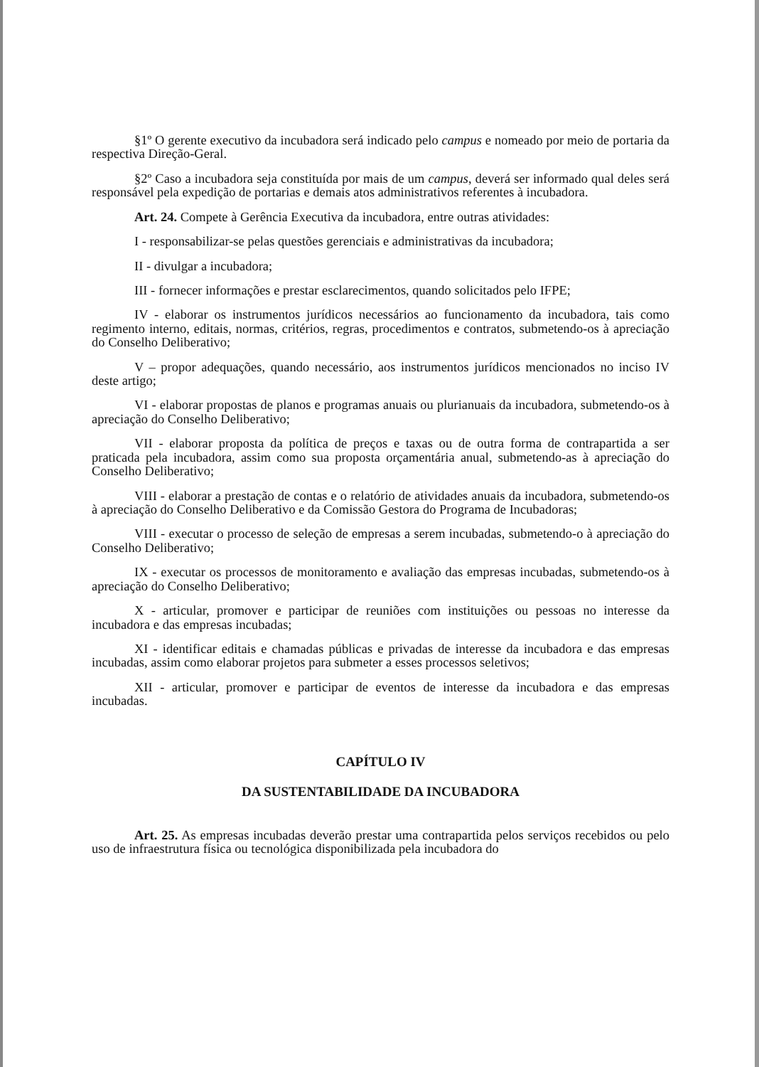§1º O gerente executivo da incubadora será indicado pelo campus e nomeado por meio de portaria da respectiva Direção-Geral.
§2º Caso a incubadora seja constituída por mais de um campus, deverá ser informado qual deles será responsável pela expedição de portarias e demais atos administrativos referentes à incubadora.
Art. 24. Compete à Gerência Executiva da incubadora, entre outras atividades:
I - responsabilizar-se pelas questões gerenciais e administrativas da incubadora;
II - divulgar a incubadora;
III - fornecer informações e prestar esclarecimentos, quando solicitados pelo IFPE;
IV - elaborar os instrumentos jurídicos necessários ao funcionamento da incubadora, tais como regimento interno, editais, normas, critérios, regras, procedimentos e contratos, submetendo-os à apreciação do Conselho Deliberativo;
V – propor adequações, quando necessário, aos instrumentos jurídicos mencionados no inciso IV deste artigo;
VI - elaborar propostas de planos e programas anuais ou plurianuais da incubadora, submetendo-os à apreciação do Conselho Deliberativo;
VII - elaborar proposta da política de preços e taxas ou de outra forma de contrapartida a ser praticada pela incubadora, assim como sua proposta orçamentária anual, submetendo-as à apreciação do Conselho Deliberativo;
VIII - elaborar a prestação de contas e o relatório de atividades anuais da incubadora, submetendo-os à apreciação do Conselho Deliberativo e da Comissão Gestora do Programa de Incubadoras;
VIII - executar o processo de seleção de empresas a serem incubadas, submetendo-o à apreciação do Conselho Deliberativo;
IX - executar os processos de monitoramento e avaliação das empresas incubadas, submetendo-os à apreciação do Conselho Deliberativo;
X - articular, promover e participar de reuniões com instituições ou pessoas no interesse da incubadora e das empresas incubadas;
XI - identificar editais e chamadas públicas e privadas de interesse da incubadora e das empresas incubadas, assim como elaborar projetos para submeter a esses processos seletivos;
XII - articular, promover e participar de eventos de interesse da incubadora e das empresas incubadas.
CAPÍTULO IV
DA SUSTENTABILIDADE DA INCUBADORA
Art. 25. As empresas incubadas deverão prestar uma contrapartida pelos serviços recebidos ou pelo uso de infraestrutura física ou tecnológica disponibilizada pela incubadora do